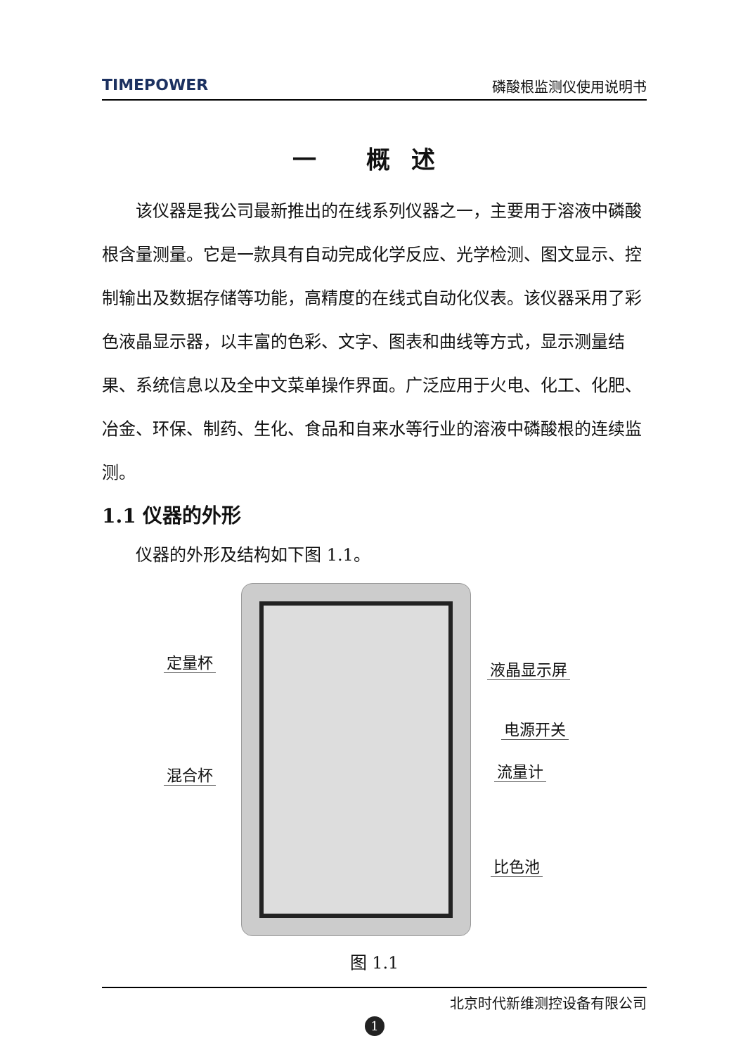TIMEPOWER 磷酸根监测仪使用说明书
一 概述
该仪器是我公司最新推出的在线系列仪器之一，主要用于溶液中磷酸根含量测量。它是一款具有自动完成化学反应、光学检测、图文显示、控制输出及数据存储等功能，高精度的在线式自动化仪表。该仪器采用了彩色液晶显示器，以丰富的色彩、文字、图表和曲线等方式，显示测量结果、系统信息以及全中文菜单操作界面。广泛应用于火电、化工、化肥、冶金、环保、制药、生化、食品和自来水等行业的溶液中磷酸根的连续监测。
1.1 仪器的外形
仪器的外形及结构如下图 1.1。
定量杯 液晶显示屏
电源开关
混合杯 流量计
比色池
图 1.1
北京时代新维测控设备有限公司
1